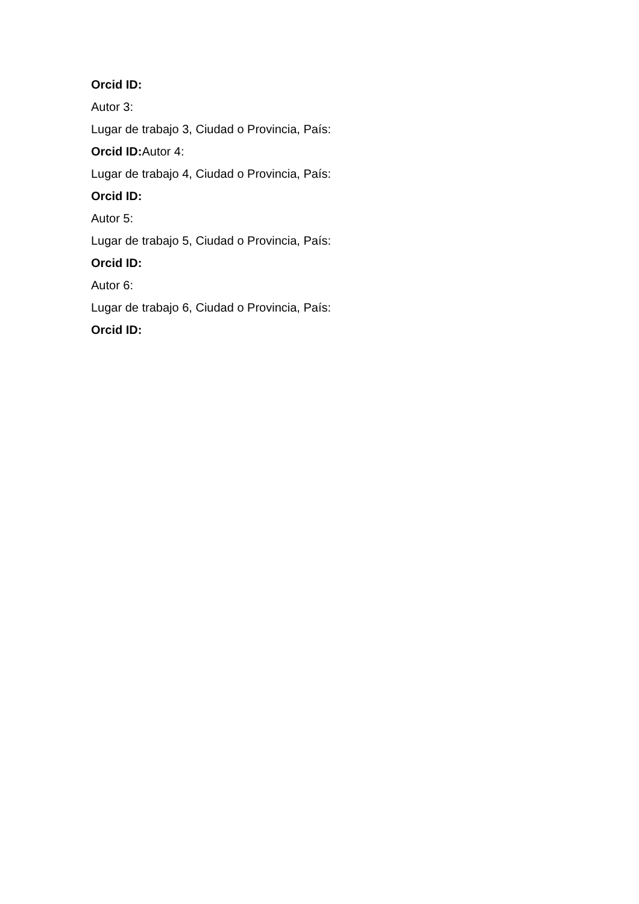Orcid ID:
Autor 3:
Lugar de trabajo 3, Ciudad o Provincia, País:
Orcid ID: Autor 4:
Lugar de trabajo 4, Ciudad o Provincia, País:
Orcid ID:
Autor 5:
Lugar de trabajo 5, Ciudad o Provincia, País:
Orcid ID:
Autor 6:
Lugar de trabajo 6, Ciudad o Provincia, País:
Orcid ID: